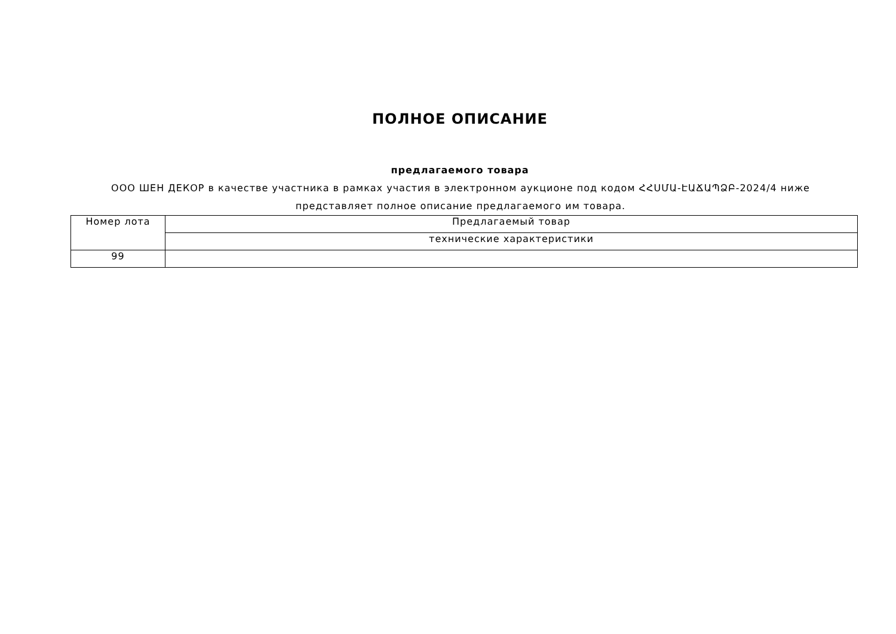ПОЛНОЕ ОПИСАНИЕ
предлагаемого товара
ООО ШЕН ДЕКОР в качестве участника в рамках участия в электронном аукционе под кодом ՀՀՍՄԱ-ԷԱՃԱՊՁԲ-2024/4 ниже представляет полное описание предлагаемого им товара.
| Номер лота | Предлагаемый товар |
| | технические характеристики |
| 99 | |